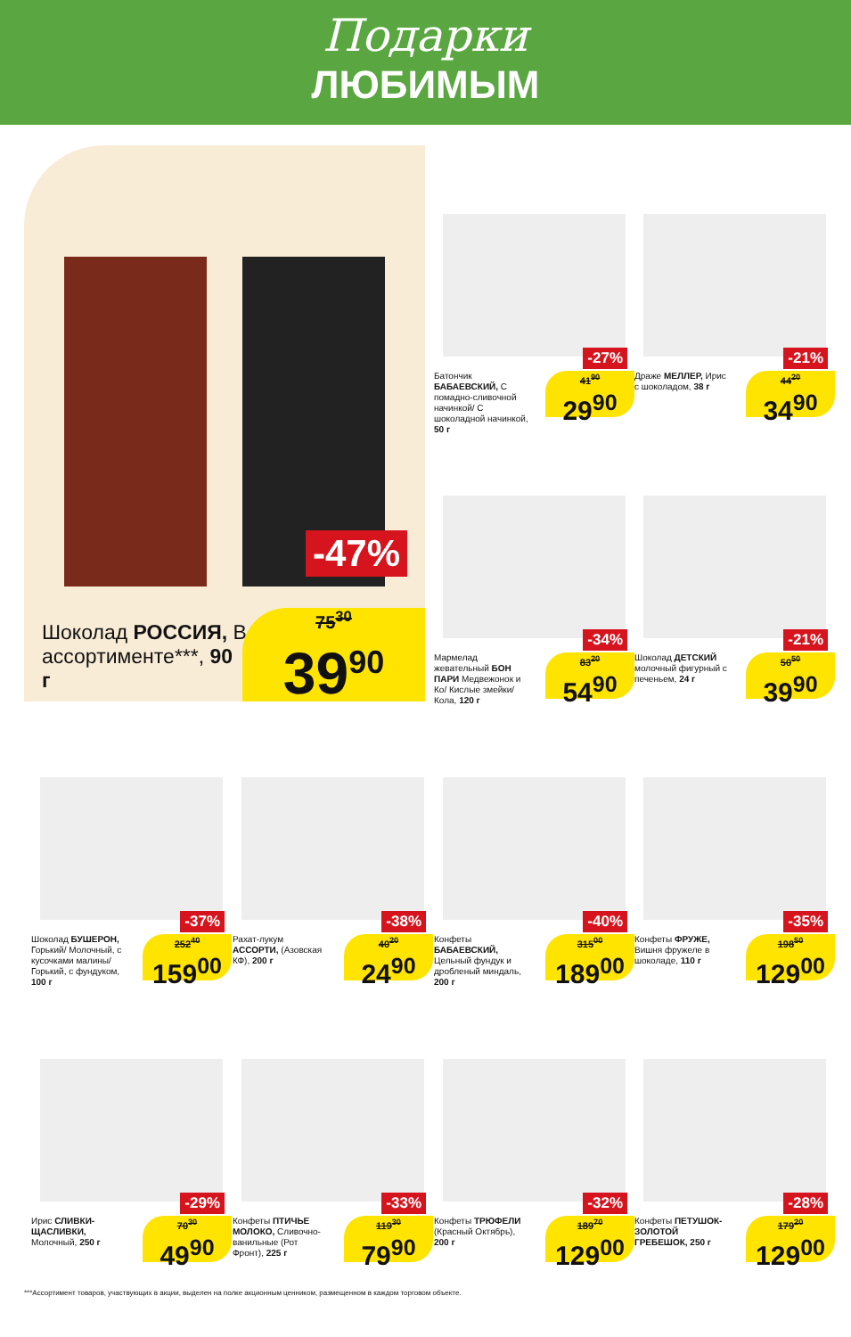Подарки
ЛЮБИМЫМ
-47%
Шоколад РОССИЯ, В ассортименте***, 90 г
75<sup>30</sup>
39<sup>90</sup>
-27%
Батончик БАБАЕВСКИЙ, С помадно-сливочной начинкой/ С шоколадной начинкой, 50 г
41<sup>90</sup>
29<sup>90</sup>
-21%
Драже МЕЛЛЕР, Ирис с шоколадом, 38 г
44<sup>20</sup>
34<sup>90</sup>
-34%
Мармелад жевательный БОН ПАРИ Медвежонок и Ко/ Кислые змейки/ Кола, 120 г
83<sup>20</sup>
54<sup>90</sup>
-21%
Шоколад ДЕТСКИЙ молочный фигурный с печеньем, 24 г
50<sup>50</sup>
39<sup>90</sup>
-37%
Шоколад БУШЕРОН, Горький/ Молочный, с кусочками малины/ Горький, с фундуком, 100 г
252<sup>40</sup>
159<sup>00</sup>
-38%
Рахат-лукум АССОРТИ, (Азовская КФ), 200 г
40<sup>20</sup>
24<sup>90</sup>
-40%
Конфеты БАБАЕВСКИЙ, Цельный фундук и дробленый миндаль, 200 г
315<sup>00</sup>
189<sup>00</sup>
-35%
Конфеты ФРУЖЕ, Вишня фружеле в шоколаде, 110 г
198<sup>50</sup>
129<sup>00</sup>
-29%
Ирис СЛИВКИ-ЩАСЛИВКИ, Молочный, 250 г
70<sup>30</sup>
49<sup>90</sup>
-33%
Конфеты ПТИЧЬЕ МОЛОКО, Сливочно-ванильные (Рот Фронт), 225 г
119<sup>30</sup>
79<sup>90</sup>
-32%
Конфеты ТРЮФЕЛИ (Красный Октябрь), 200 г
189<sup>70</sup>
129<sup>00</sup>
-28%
Конфеты ПЕТУШОК-ЗОЛОТОЙ ГРЕБЕШОК, 250 г
179<sup>20</sup>
129<sup>00</sup>
***Ассортимент товаров, участвующих в акции, выделен на полке акционным ценником, размещенном в каждом торговом объекте.